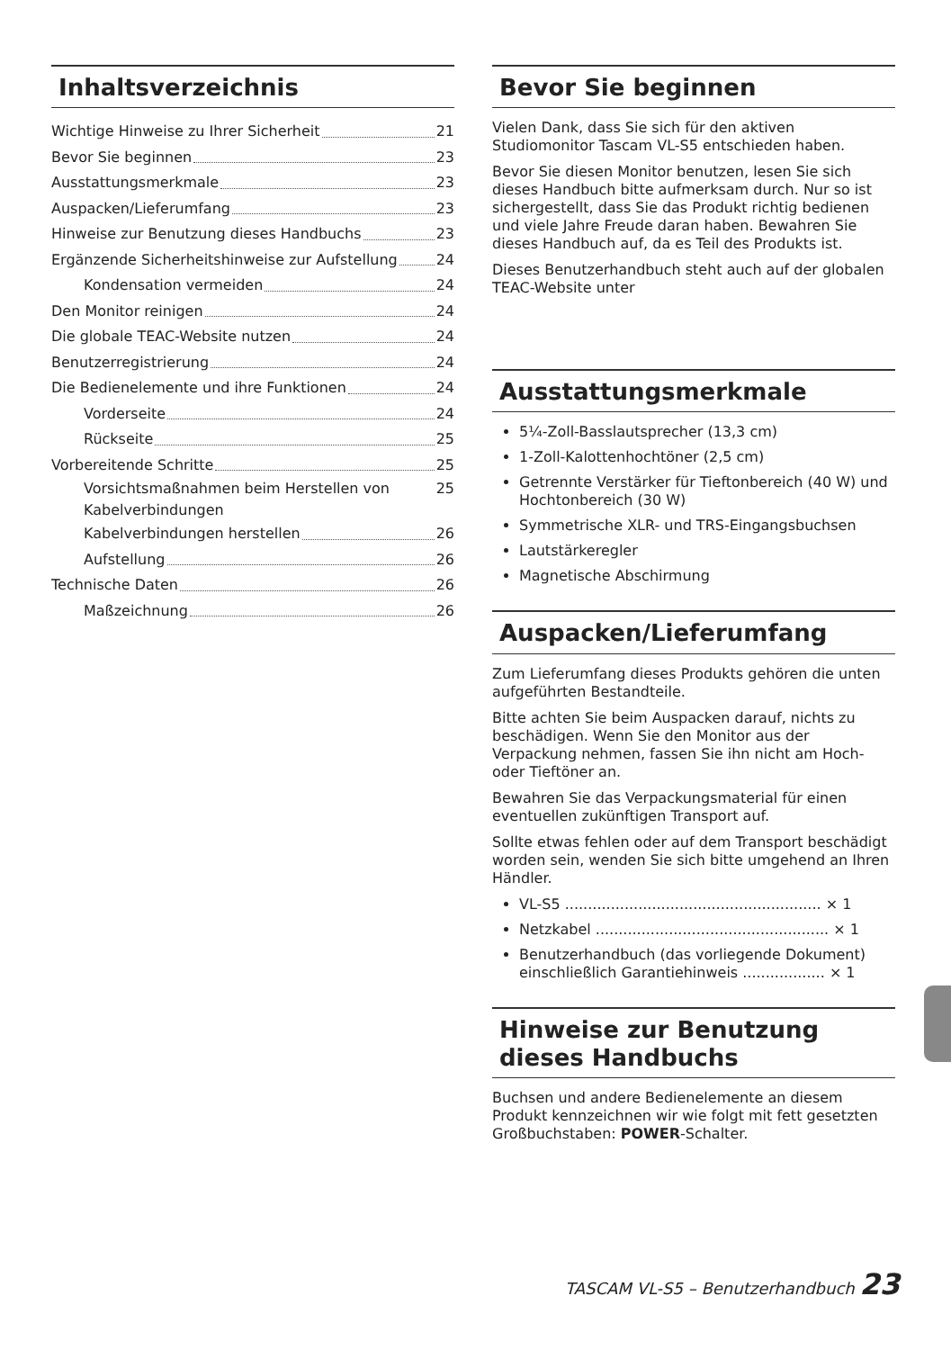Inhaltsverzeichnis
Wichtige Hinweise zu Ihrer Sicherheit 21
Bevor Sie beginnen 23
Ausstattungsmerkmale 23
Auspacken/Lieferumfang 23
Hinweise zur Benutzung dieses Handbuchs 23
Ergänzende Sicherheitshinweise zur Aufstellung 24
Kondensation vermeiden 24
Den Monitor reinigen 24
Die globale TEAC-Website nutzen 24
Benutzerregistrierung 24
Die Bedienelemente und ihre Funktionen 24
Vorderseite 24
Rückseite 25
Vorbereitende Schritte 25
Vorsichtsmaßnahmen beim Herstellen von Kabelverbindungen 25
Kabelverbindungen herstellen 26
Aufstellung 26
Technische Daten 26
Maßzeichnung 26
Bevor Sie beginnen
Vielen Dank, dass Sie sich für den aktiven Studiomonitor Tascam VL-S5 entschieden haben.
Bevor Sie diesen Monitor benutzen, lesen Sie sich dieses Handbuch bitte aufmerksam durch. Nur so ist sichergestellt, dass Sie das Produkt richtig bedienen und viele Jahre Freude daran haben. Bewahren Sie dieses Handbuch auf, da es Teil des Produkts ist.
Dieses Benutzerhandbuch steht auch auf der globalen TEAC-Website unter
Ausstattungsmerkmale
5¼-Zoll-Basslautsprecher (13,3 cm)
1-Zoll-Kalottenhochtöner (2,5 cm)
Getrennte Verstärker für Tieftonbereich (40 W) und Hochtonbereich (30 W)
Symmetrische XLR- und TRS-Eingangsbuchsen
Lautstärkeregler
Magnetische Abschirmung
Auspacken/Lieferumfang
Zum Lieferumfang dieses Produkts gehören die unten aufgeführten Bestandteile.
Bitte achten Sie beim Auspacken darauf, nichts zu beschädigen. Wenn Sie den Monitor aus der Verpackung nehmen, fassen Sie ihn nicht am Hoch- oder Tieftöner an.
Bewahren Sie das Verpackungsmaterial für einen eventuellen zukünftigen Transport auf.
Sollte etwas fehlen oder auf dem Transport beschädigt worden sein, wenden Sie sich bitte umgehend an Ihren Händler.
VL-S5 ........................................................ × 1
Netzkabel ................................................... × 1
Benutzerhandbuch (das vorliegende Dokument) einschließlich Garantiehinweis .................. × 1
Hinweise zur Benutzung dieses Handbuchs
Buchsen und andere Bedienelemente an diesem Produkt kennzeichnen wir wie folgt mit fett gesetzten Großbuchstaben: POWER-Schalter.
TASCAM VL-S5 – Benutzerhandbuch 23